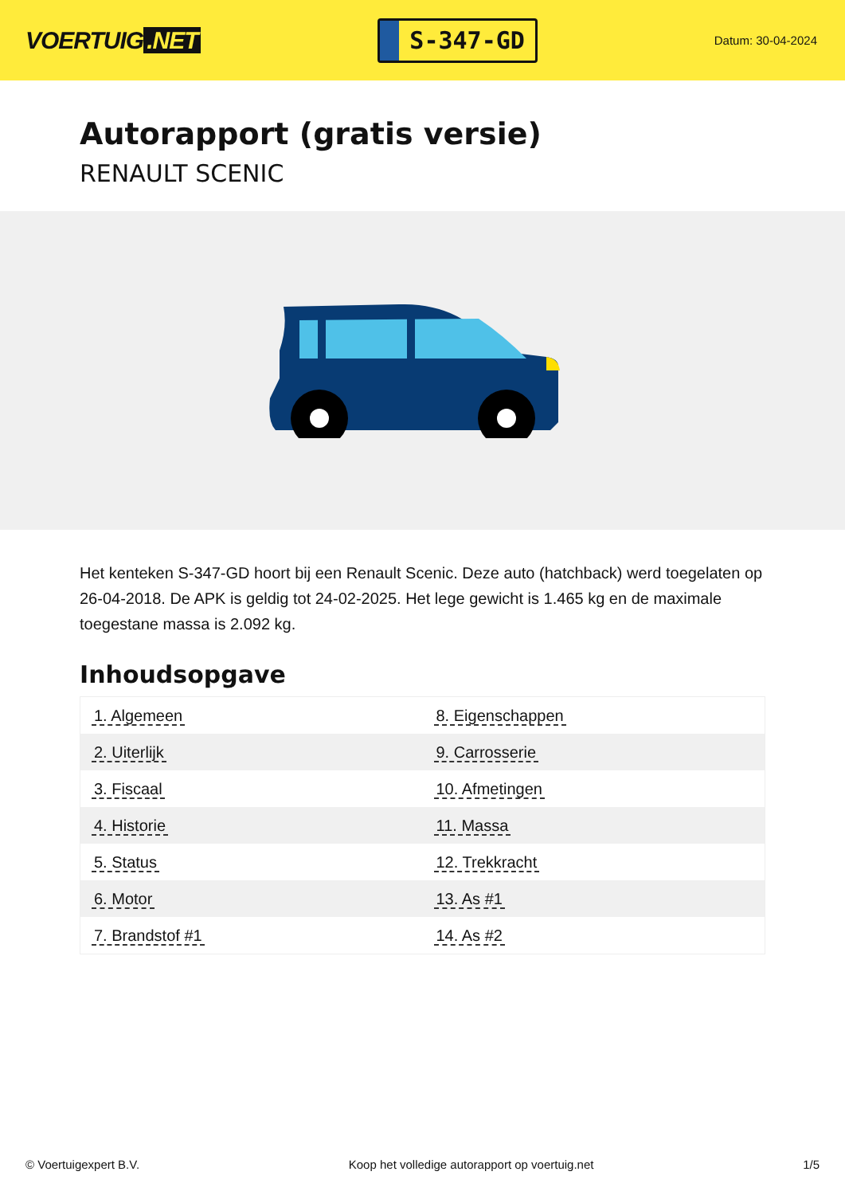VOERTUIG.NET
S-347-GD
Datum: 30-04-2024
Autorapport (gratis versie)
RENAULT SCENIC
Het kenteken S-347-GD hoort bij een Renault Scenic. Deze auto (hatchback) werd toegelaten op 26-04-2018. De APK is geldig tot 24-02-2025. Het lege gewicht is 1.465 kg en de maximale toegestane massa is 2.092 kg.
Inhoudsopgave
| 1. Algemeen | 8. Eigenschappen |
| 2. Uiterlijk | 9. Carrosserie |
| 3. Fiscaal | 10. Afmetingen |
| 4. Historie | 11. Massa |
| 5. Status | 12. Trekkracht |
| 6. Motor | 13. As #1 |
| 7. Brandstof #1 | 14. As #2 |
© Voertuigexpert B.V. Koop het volledige autorapport op voertuig.net 1/5